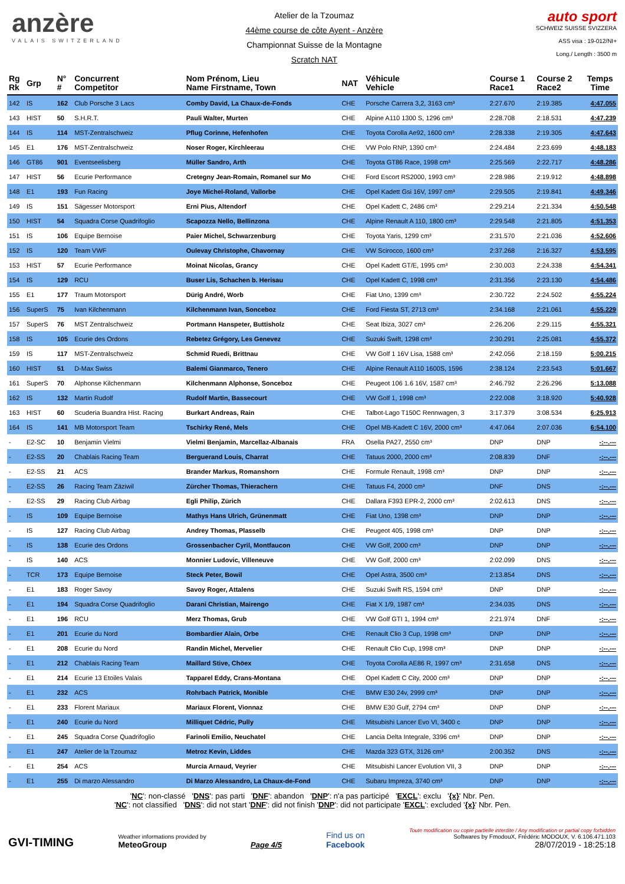anzère
VALAIS SWITZERLAND
Atelier de la Tzoumaz
44ème course de côte Ayent - Anzère
Championnat Suisse de la Montagne
Scratch NAT
auto sport
SCHWEIZ SUISSE SVIZZERA
ASS visa : 19-012/NI+
Long./ Length : 3500 m
| Rg Rk | Grp | N° # | Concurrent Competitor | Nom Prénom, Lieu Name Firstname, Town | NAT | Véhicule Vehicle | Course 1 Race1 | Course 2 Race2 | Temps Time |
| --- | --- | --- | --- | --- | --- | --- | --- | --- | --- |
| 142 | IS | 162 | Club Porsche 3 Lacs | Comby David, La Chaux-de-Fonds | CHE | Porsche Carrera 3,2, 3163 cm³ | 2:27.670 | 2:19.385 | 4:47.055 |
| 143 | HIST | 50 | S.H.R.T. | Pauli Walter, Murten | CHE | Alpine A110 1300 S, 1296 cm³ | 2:28.708 | 2:18.531 | 4:47.239 |
| 144 | IS | 114 | MST-Zentralschweiz | Pflug Corinne, Hefenhofen | CHE | Toyota Corolla Ae92, 1600 cm³ | 2:28.338 | 2:19.305 | 4:47.643 |
| 145 | E1 | 176 | MST-Zentralschweiz | Noser Roger, Kirchleerau | CHE | VW Polo RNP, 1390 cm³ | 2:24.484 | 2:23.699 | 4:48.183 |
| 146 | GT86 | 901 | Eventseelisberg | Müller Sandro, Arth | CHE | Toyota GT86 Race, 1998 cm³ | 2:25.569 | 2:22.717 | 4:48.286 |
| 147 | HIST | 56 | Ecurie Performance | Cretegny Jean-Romain, Romanel sur Mo | CHE | Ford Escort RS2000, 1993 cm³ | 2:28.986 | 2:19.912 | 4:48.898 |
| 148 | E1 | 193 | Fun Racing | Joye Michel-Roland, Vallorbe | CHE | Opel Kadett Gsi 16V, 1997 cm³ | 2:29.505 | 2:19.841 | 4:49.346 |
| 149 | IS | 151 | Sägesser Motorsport | Erni Pius, Altendorf | CHE | Opel Kadett C, 2486 cm³ | 2:29.214 | 2:21.334 | 4:50.548 |
| 150 | HIST | 54 | Squadra Corse Quadrifoglio | Scapozza Nello, Bellinzona | CHE | Alpine Renault A 110, 1800 cm³ | 2:29.548 | 2:21.805 | 4:51.353 |
| 151 | IS | 106 | Equipe Bernoise | Paier Michel, Schwarzenburg | CHE | Toyota Yaris, 1299 cm³ | 2:31.570 | 2:21.036 | 4:52.606 |
| 152 | IS | 120 | Team VWF | Oulevay Christophe, Chavornay | CHE | VW Scirocco, 1600 cm³ | 2:37.268 | 2:16.327 | 4:53.595 |
| 153 | HIST | 57 | Ecurie Performance | Moinat Nicolas, Grancy | CHE | Opel Kadett GT/E, 1995 cm³ | 2:30.003 | 2:24.338 | 4:54.341 |
| 154 | IS | 129 | RCU | Buser Lis, Schachen b. Herisau | CHE | Opel Kadett C, 1998 cm³ | 2:31.356 | 2:23.130 | 4:54.486 |
| 155 | E1 | 177 | Traum Motorsport | Dürig André, Worb | CHE | Fiat Uno, 1399 cm³ | 2:30.722 | 2:24.502 | 4:55.224 |
| 156 | SuperS | 75 | Ivan Kilchenmann | Kilchenmann Ivan, Sonceboz | CHE | Ford Fiesta ST, 2713 cm³ | 2:34.168 | 2:21.061 | 4:55.229 |
| 157 | SuperS | 76 | MST Zentralschweiz | Portmann Hanspeter, Buttisholz | CHE | Seat Ibiza, 3027 cm³ | 2:26.206 | 2:29.115 | 4:55.321 |
| 158 | IS | 105 | Ecurie des Ordons | Rebetez Grégory, Les Genevez | CHE | Suzuki Swift, 1298 cm³ | 2:30.291 | 2:25.081 | 4:55.372 |
| 159 | IS | 117 | MST-Zentralschweiz | Schmid Ruedi, Brittnau | CHE | VW Golf 1 16V Lisa, 1588 cm³ | 2:42.056 | 2:18.159 | 5:00.215 |
| 160 | HIST | 51 | D-Max Swiss | Balemi Gianmarco, Tenero | CHE | Alpine Renault A110 1600S, 1596 | 2:38.124 | 2:23.543 | 5:01.667 |
| 161 | SuperS | 70 | Alphonse Kilchenmann | Kilchenmann Alphonse, Sonceboz | CHE | Peugeot 106 1.6 16V, 1587 cm³ | 2:46.792 | 2:26.296 | 5:13.088 |
| 162 | IS | 132 | Martin Rudolf | Rudolf Martin, Bassecourt | CHE | VW Golf 1, 1998 cm³ | 2:22.008 | 3:18.920 | 5:40.928 |
| 163 | HIST | 60 | Scuderia Buandra Hist. Racing | Burkart Andreas, Rain | CHE | Talbot-Lago T150C Rennwagen, 3 | 3:17.379 | 3:08.534 | 6:25.913 |
| 164 | IS | 141 | MB Motorsport Team | Tschirky René, Mels | CHE | Opel MB-Kadett C 16V, 2000 cm³ | 4:47.064 | 2:07.036 | 6:54.100 |
| - | E2-SC | 10 | Benjamin Vielmi | Vielmi Benjamin, Marcellaz-Albanais | FRA | Osella PA27, 2550 cm³ | DNP | DNP | -:--.--- |
| - | E2-SS | 20 | Chablais Racing Team | Berguerand Louis, Charrat | CHE | Tatuus 2000, 2000 cm³ | 2:08.839 | DNF | -:--.--- |
| - | E2-SS | 21 | ACS | Brander Markus, Romanshorn | CHE | Formule Renault, 1998 cm³ | DNP | DNP | -:--.--- |
| - | E2-SS | 26 | Racing Team Zäziwil | Zürcher Thomas, Thierachern | CHE | Tatuus F4, 2000 cm³ | DNF | DNS | -:--.--- |
| - | E2-SS | 29 | Racing Club Airbag | Egli Philip, Zürich | CHE | Dallara F393 EPR-2, 2000 cm³ | 2:02.613 | DNS | -:--.--- |
| - | IS | 109 | Equipe Bernoise | Mathys Hans Ulrich, Grünenmatt | CHE | Fiat Uno, 1398 cm³ | DNP | DNP | -:--.--- |
| - | IS | 127 | Racing Club Airbag | Andrey Thomas, Plasselb | CHE | Peugeot 405, 1998 cm³ | DNP | DNP | -:--.--- |
| - | IS | 138 | Ecurie des Ordons | Grossenbacher Cyril, Montfaucon | CHE | VW Golf, 2000 cm³ | DNP | DNP | -:--.--- |
| - | IS | 140 | ACS | Monnier Ludovic, Villeneuve | CHE | VW Golf, 2000 cm³ | 2:02.099 | DNS | -:--.--- |
| - | TCR | 173 | Equipe Bernoise | Steck Peter, Bowil | CHE | Opel Astra, 3500 cm³ | 2:13.854 | DNS | -:--.--- |
| - | E1 | 183 | Roger Savoy | Savoy Roger, Attalens | CHE | Suzuki Swift RS, 1594 cm³ | DNP | DNP | -:--.--- |
| - | E1 | 194 | Squadra Corse Quadrifoglio | Darani Christian, Mairengo | CHE | Fiat X 1/9, 1987 cm³ | 2:34.035 | DNS | -:--.--- |
| - | E1 | 196 | RCU | Merz Thomas, Grub | CHE | VW Golf GTI 1, 1994 cm³ | 2:21.974 | DNF | -:--.--- |
| - | E1 | 201 | Ecurie du Nord | Bombardier Alain, Orbe | CHE | Renault Clio 3 Cup, 1998 cm³ | DNP | DNP | -:--.--- |
| - | E1 | 208 | Ecurie du Nord | Randin Michel, Mervelier | CHE | Renault Clio Cup, 1998 cm³ | DNP | DNP | -:--.--- |
| - | E1 | 212 | Chablais Racing Team | Maillard Stive, Chöex | CHE | Toyota Corolla AE86 R, 1997 cm³ | 2:31.658 | DNS | -:--.--- |
| - | E1 | 214 | Ecurie 13 Etoiles Valais | Tapparel Eddy, Crans-Montana | CHE | Opel Kadett C City, 2000 cm³ | DNP | DNP | -:--.--- |
| - | E1 | 232 | ACS | Rohrbach Patrick, Monible | CHE | BMW E30 24v, 2999 cm³ | DNP | DNP | -:--.--- |
| - | E1 | 233 | Florent Mariaux | Mariaux Florent, Vionnaz | CHE | BMW E30 Gulf, 2794 cm³ | DNP | DNP | -:--.--- |
| - | E1 | 240 | Ecurie du Nord | Milliquet Cédric, Pully | CHE | Mitsubishi Lancer Evo VI, 3400 c | DNP | DNP | -:--.--- |
| - | E1 | 245 | Squadra Corse Quadrifoglio | Farinoli Emilio, Neuchatel | CHE | Lancia Delta Integrale, 3396 cm³ | DNP | DNP | -:--.--- |
| - | E1 | 247 | Atelier de la Tzoumaz | Metroz Kevin, Liddes | CHE | Mazda 323 GTX, 3126 cm³ | 2:00.352 | DNS | -:--.--- |
| - | E1 | 254 | ACS | Murcia Arnaud, Veyrier | CHE | Mitsubishi Lancer Evolution VII, 3 | DNP | DNP | -:--.--- |
| - | E1 | 255 | Di marzo Alessandro | Di Marzo Alessandro, La Chaux-de-Fond | CHE | Subaru Impreza, 3740 cm³ | DNP | DNP | -:--.--- |
'NC': non-classé 'DNS': pas parti 'DNF': abandon 'DNP': n'a pas participé 'EXCL': exclu '{x}' Nbr. Pen.
'NC': not classified 'DNS': did not start 'DNF': did not finish 'DNP': did not participate 'EXCL': excluded '{x}' Nbr. Pen.
GVI-TIMING
Weather informations provided by
MeteoGroup
Page 4/5
Find us on
Facebook
Toute modification ou copie partielle interdite / Any modification or partial copy forbidden
Softwares by FmodouX, Frédéric MODOUX, V. 6.106.471.103
28/07/2019 - 18:25:18